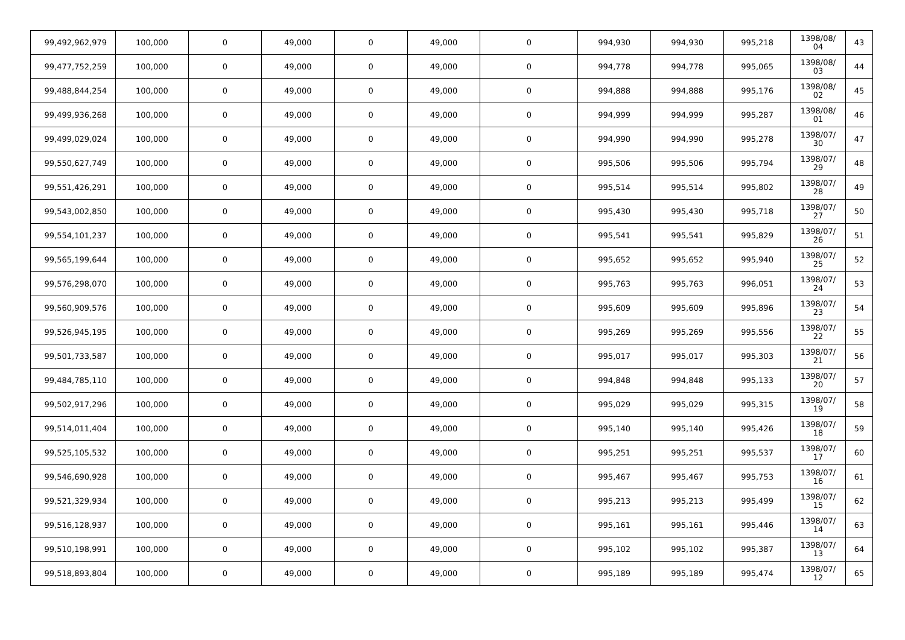| 99,492,962,979 | 100,000 | 0 | 49,000 | 0 | 49,000 | 0 | 994,930 | 994,930 | 995,218 | 1398/08/ 04 | 43 |
| 99,477,752,259 | 100,000 | 0 | 49,000 | 0 | 49,000 | 0 | 994,778 | 994,778 | 995,065 | 1398/08/ 03 | 44 |
| 99,488,844,254 | 100,000 | 0 | 49,000 | 0 | 49,000 | 0 | 994,888 | 994,888 | 995,176 | 1398/08/ 02 | 45 |
| 99,499,936,268 | 100,000 | 0 | 49,000 | 0 | 49,000 | 0 | 994,999 | 994,999 | 995,287 | 1398/08/ 01 | 46 |
| 99,499,029,024 | 100,000 | 0 | 49,000 | 0 | 49,000 | 0 | 994,990 | 994,990 | 995,278 | 1398/07/ 30 | 47 |
| 99,550,627,749 | 100,000 | 0 | 49,000 | 0 | 49,000 | 0 | 995,506 | 995,506 | 995,794 | 1398/07/ 29 | 48 |
| 99,551,426,291 | 100,000 | 0 | 49,000 | 0 | 49,000 | 0 | 995,514 | 995,514 | 995,802 | 1398/07/ 28 | 49 |
| 99,543,002,850 | 100,000 | 0 | 49,000 | 0 | 49,000 | 0 | 995,430 | 995,430 | 995,718 | 1398/07/ 27 | 50 |
| 99,554,101,237 | 100,000 | 0 | 49,000 | 0 | 49,000 | 0 | 995,541 | 995,541 | 995,829 | 1398/07/ 26 | 51 |
| 99,565,199,644 | 100,000 | 0 | 49,000 | 0 | 49,000 | 0 | 995,652 | 995,652 | 995,940 | 1398/07/ 25 | 52 |
| 99,576,298,070 | 100,000 | 0 | 49,000 | 0 | 49,000 | 0 | 995,763 | 995,763 | 996,051 | 1398/07/ 24 | 53 |
| 99,560,909,576 | 100,000 | 0 | 49,000 | 0 | 49,000 | 0 | 995,609 | 995,609 | 995,896 | 1398/07/ 23 | 54 |
| 99,526,945,195 | 100,000 | 0 | 49,000 | 0 | 49,000 | 0 | 995,269 | 995,269 | 995,556 | 1398/07/ 22 | 55 |
| 99,501,733,587 | 100,000 | 0 | 49,000 | 0 | 49,000 | 0 | 995,017 | 995,017 | 995,303 | 1398/07/ 21 | 56 |
| 99,484,785,110 | 100,000 | 0 | 49,000 | 0 | 49,000 | 0 | 994,848 | 994,848 | 995,133 | 1398/07/ 20 | 57 |
| 99,502,917,296 | 100,000 | 0 | 49,000 | 0 | 49,000 | 0 | 995,029 | 995,029 | 995,315 | 1398/07/ 19 | 58 |
| 99,514,011,404 | 100,000 | 0 | 49,000 | 0 | 49,000 | 0 | 995,140 | 995,140 | 995,426 | 1398/07/ 18 | 59 |
| 99,525,105,532 | 100,000 | 0 | 49,000 | 0 | 49,000 | 0 | 995,251 | 995,251 | 995,537 | 1398/07/ 17 | 60 |
| 99,546,690,928 | 100,000 | 0 | 49,000 | 0 | 49,000 | 0 | 995,467 | 995,467 | 995,753 | 1398/07/ 16 | 61 |
| 99,521,329,934 | 100,000 | 0 | 49,000 | 0 | 49,000 | 0 | 995,213 | 995,213 | 995,499 | 1398/07/ 15 | 62 |
| 99,516,128,937 | 100,000 | 0 | 49,000 | 0 | 49,000 | 0 | 995,161 | 995,161 | 995,446 | 1398/07/ 14 | 63 |
| 99,510,198,991 | 100,000 | 0 | 49,000 | 0 | 49,000 | 0 | 995,102 | 995,102 | 995,387 | 1398/07/ 13 | 64 |
| 99,518,893,804 | 100,000 | 0 | 49,000 | 0 | 49,000 | 0 | 995,189 | 995,189 | 995,474 | 1398/07/ 12 | 65 |